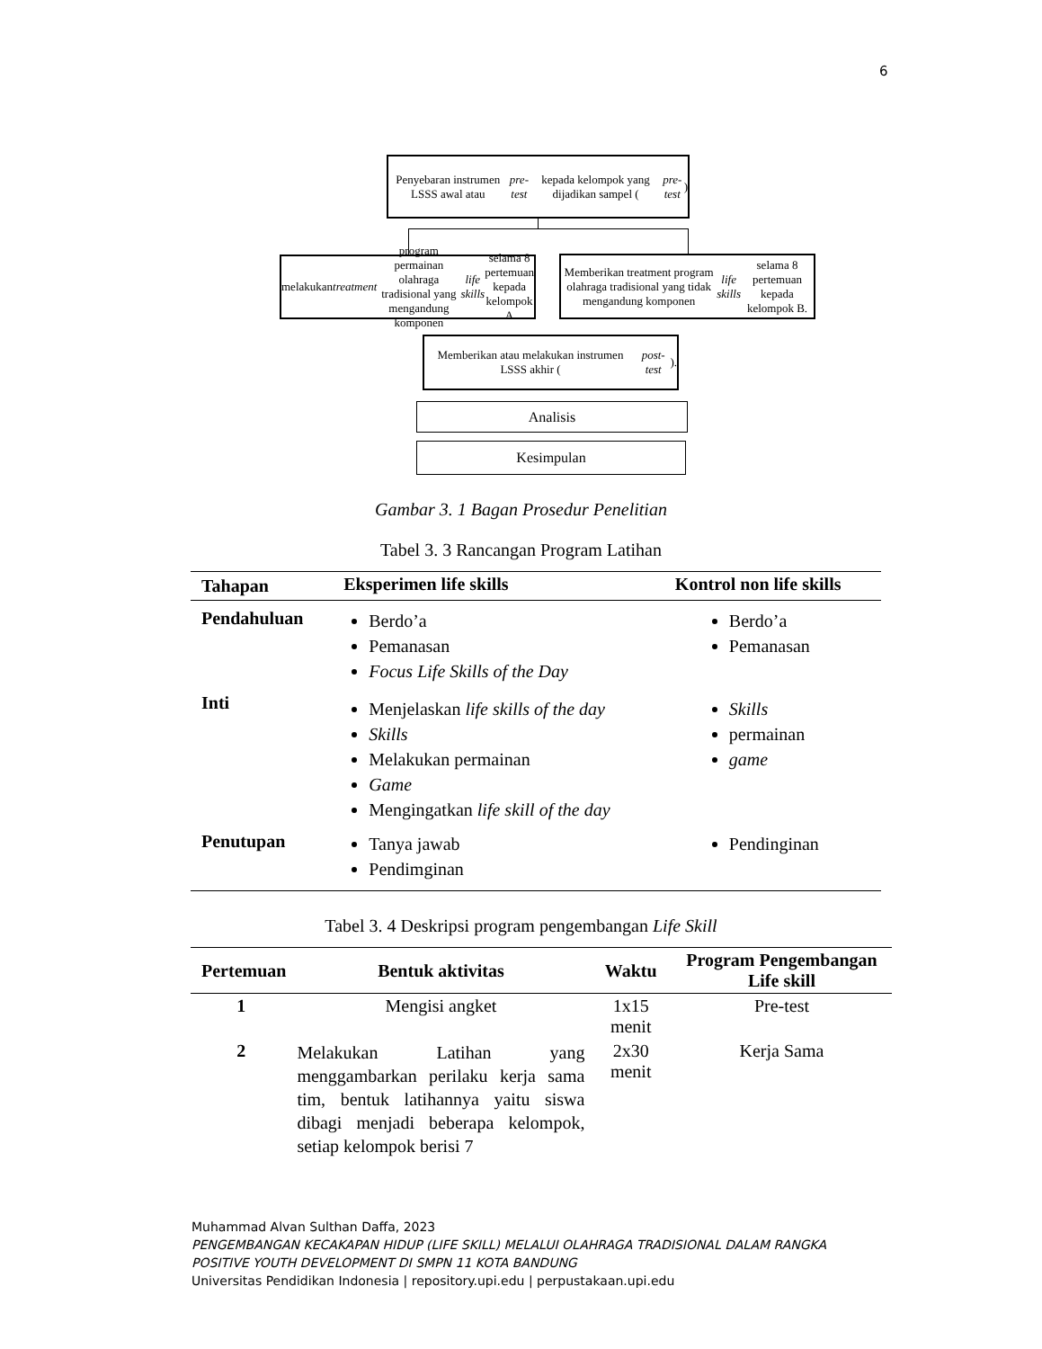6
Penyebaran instrumen LSSS awal atau pre-test kepada kelompok yang dijadikan sampel (pre-test)
melakukan treatment program permainan olahraga tradisional yang mengandung komponen life skills selama 8 pertemuan kepada kelompok A
Memberikan treatment program olahraga tradisional yang tidak mengandung komponen life skills selama 8 pertemuan kepada kelompok B.
Memberikan atau melakukan instrumen LSSS akhir (post-test).
Analisis
Kesimpulan
Gambar 3. 1 Bagan Prosedur Penelitian
Tabel 3. 3 Rancangan Program Latihan
| Tahapan | Eksperimen life skills | Kontrol non life skills |
| --- | --- | --- |
| Pendahuluan | Berdo’a Pemanasan Focus Life Skills of the Day | Berdo’a Pemanasan |
| Inti | Menjelaskan life skills of the day Skills Melakukan permainan Game Mengingatkan life skill of the day | Skills permainan game |
| Penutupan | Tanya jawab Pendimginan | Pendinginan |
Tabel 3. 4 Deskripsi program pengembangan Life Skill
| Pertemuan | Bentuk aktivitas | Waktu | Program Pengembangan Life skill |
| --- | --- | --- | --- |
| 1 | Mengisi angket | 1x15 menit | Pre-test |
| 2 | Melakukan Latihan yang menggambarkan perilaku kerja sama tim, bentuk latihannya yaitu siswa dibagi menjadi beberapa kelompok, setiap kelompok berisi 7 | 2x30 menit | Kerja Sama |
Muhammad Alvan Sulthan Daffa, 2023
PENGEMBANGAN KECAKAPAN HIDUP (LIFE SKILL) MELALUI OLAHRAGA TRADISIONAL DALAM RANGKA
POSITIVE YOUTH DEVELOPMENT DI SMPN 11 KOTA BANDUNG
Universitas Pendidikan Indonesia | repository.upi.edu | perpustakaan.upi.edu